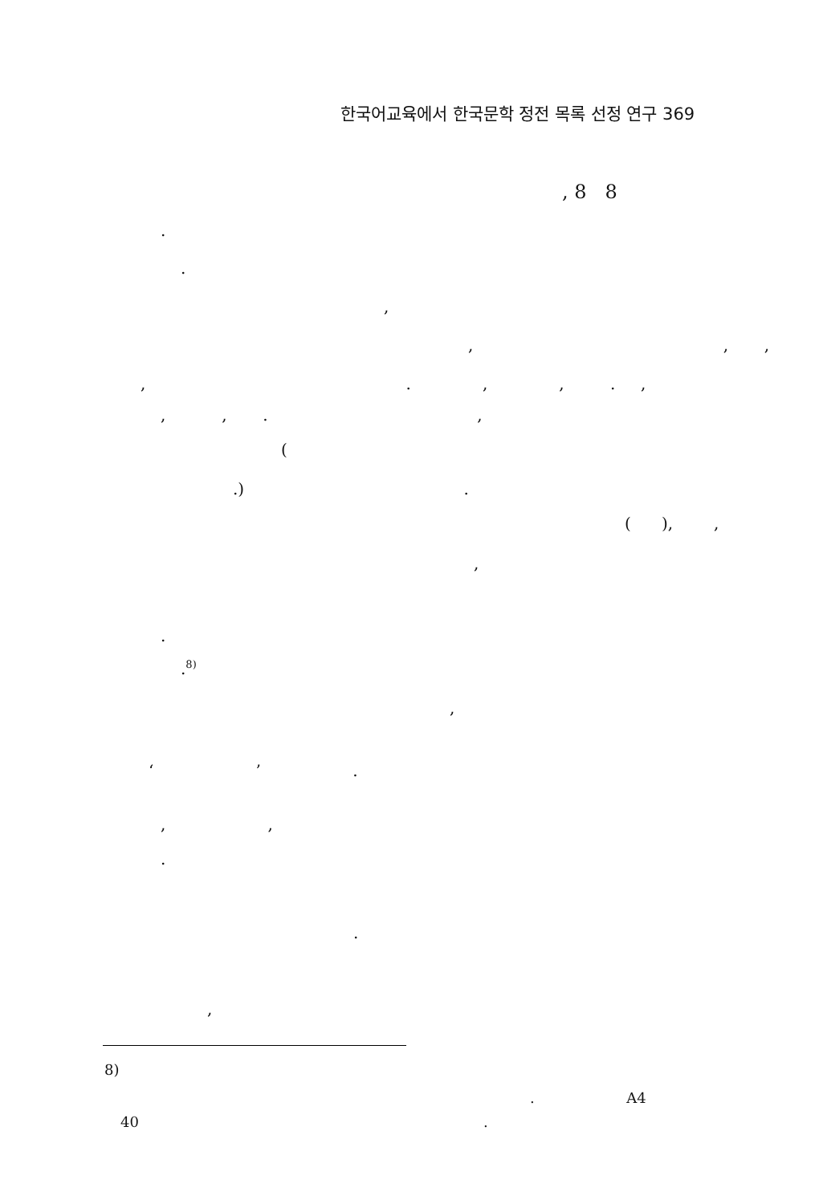한국어교육에서 한국문학 정전 목록 선정 연구 369
, 8 8
.
.
,
, , ,
, . , , . ,
, , . ,
(
.) .
( ), ,
,
.
.<sup>8)</sup>
,
‘ ’ .
, ,
.
.
,
8)
. A4
40 .